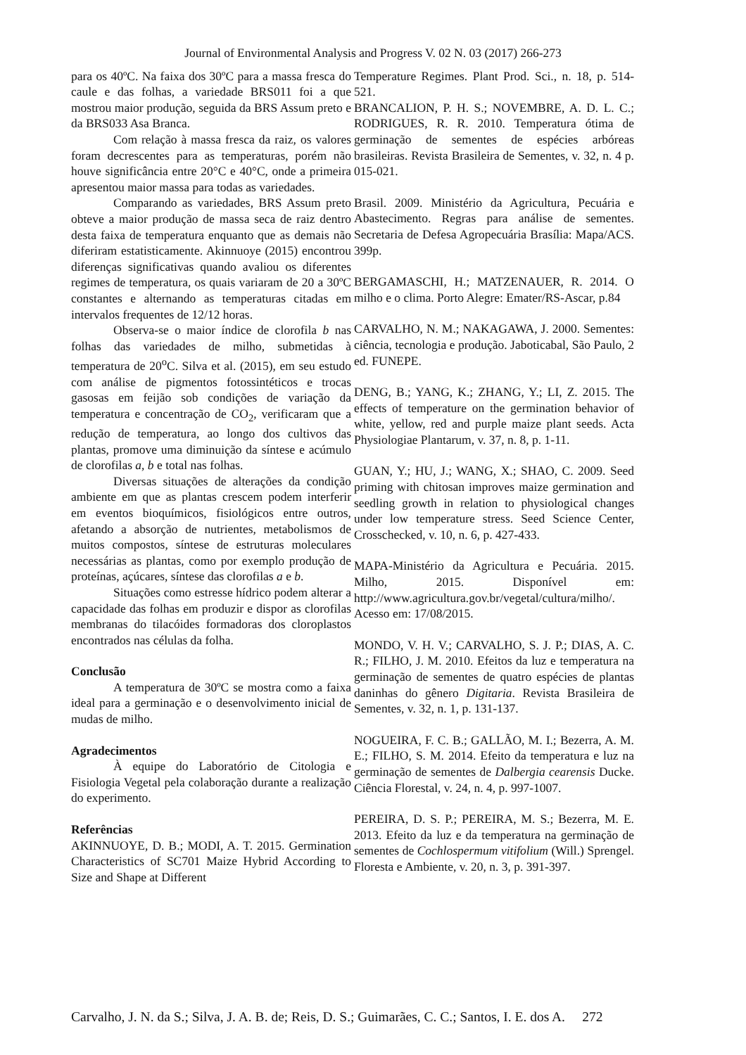Journal of Environmental Analysis and Progress V. 02 N. 03 (2017) 266-273
para os 40ºC. Na faixa dos 30ºC para a massa fresca do caule e das folhas, a variedade BRS011 foi a que mostrou maior produção, seguida da BRS Assum preto e da BRS033 Asa Branca.
Com relação à massa fresca da raiz, os valores foram decrescentes para as temperaturas, porém não houve significância entre 20°C e 40°C, onde a primeira apresentou maior massa para todas as variedades.
Comparando as variedades, BRS Assum preto obteve a maior produção de massa seca de raiz dentro desta faixa de temperatura enquanto que as demais não diferiram estatisticamente. Akinnuoye (2015) encontrou diferenças significativas quando avaliou os diferentes regimes de temperatura, os quais variaram de 20 a 30ºC constantes e alternando as temperaturas citadas em intervalos frequentes de 12/12 horas.
Observa-se o maior índice de clorofila b nas folhas das variedades de milho, submetidas à temperatura de 20<sup>o</sup>C. Silva et al. (2015), em seu estudo com análise de pigmentos fotossintéticos e trocas gasosas em feijão sob condições de variação da temperatura e concentração de CO<sub>2</sub>, verificaram que a redução de temperatura, ao longo dos cultivos das plantas, promove uma diminuição da síntese e acúmulo de clorofilas a, b e total nas folhas.
Diversas situações de alterações da condição ambiente em que as plantas crescem podem interferir em eventos bioquímicos, fisiológicos entre outros, afetando a absorção de nutrientes, metabolismos de muitos compostos, síntese de estruturas moleculares necessárias as plantas, como por exemplo produção de proteínas, açúcares, síntese das clorofilas a e b.
Situações como estresse hídrico podem alterar a capacidade das folhas em produzir e dispor as clorofilas membranas do tilacóides formadoras dos cloroplastos encontrados nas células da folha.
Conclusão
A temperatura de 30ºC se mostra como a faixa ideal para a germinação e o desenvolvimento inicial de mudas de milho.
Agradecimentos
À equipe do Laboratório de Citologia e Fisiologia Vegetal pela colaboração durante a realização do experimento.
Referências
AKINNUOYE, D. B.; MODI, A. T. 2015. Germination Characteristics of SC701 Maize Hybrid According to Size and Shape at Different
Temperature Regimes. Plant Prod. Sci., n. 18, p. 514-521.
BRANCALION, P. H. S.; NOVEMBRE, A. D. L. C.; RODRIGUES, R. R. 2010. Temperatura ótima de germinação de sementes de espécies arbóreas brasileiras. Revista Brasileira de Sementes, v. 32, n. 4 p. 015-021.
Brasil. 2009. Ministério da Agricultura, Pecuária e Abastecimento. Regras para análise de sementes. Secretaria de Defesa Agropecuária Brasília: Mapa/ACS. 399p.
BERGAMASCHI, H.; MATZENAUER, R. 2014. O milho e o clima. Porto Alegre: Emater/RS-Ascar, p.84
CARVALHO, N. M.; NAKAGAWA, J. 2000. Sementes: ciência, tecnologia e produção. Jaboticabal, São Paulo, 2 ed. FUNEPE.
DENG, B.; YANG, K.; ZHANG, Y.; LI, Z. 2015. The effects of temperature on the germination behavior of white, yellow, red and purple maize plant seeds. Acta Physiologiae Plantarum, v. 37, n. 8, p. 1-11.
GUAN, Y.; HU, J.; WANG, X.; SHAO, C. 2009. Seed priming with chitosan improves maize germination and seedling growth in relation to physiological changes under low temperature stress. Seed Science Center, Crosschecked, v. 10, n. 6, p. 427-433.
MAPA-Ministério da Agricultura e Pecuária. 2015. Milho, 2015. Disponível em: http://www.agricultura.gov.br/vegetal/cultura/milho/. Acesso em: 17/08/2015.
MONDO, V. H. V.; CARVALHO, S. J. P.; DIAS, A. C. R.; FILHO, J. M. 2010. Efeitos da luz e temperatura na germinação de sementes de quatro espécies de plantas daninhas do gênero Digitaria. Revista Brasileira de Sementes, v. 32, n. 1, p. 131-137.
NOGUEIRA, F. C. B.; GALLÃO, M. I.; Bezerra, A. M. E.; FILHO, S. M. 2014. Efeito da temperatura e luz na germinação de sementes de Dalbergia cearensis Ducke. Ciência Florestal, v. 24, n. 4, p. 997-1007.
PEREIRA, D. S. P.; PEREIRA, M. S.; Bezerra, M. E. 2013. Efeito da luz e da temperatura na germinação de sementes de Cochlospermum vitifolium (Will.) Sprengel. Floresta e Ambiente, v. 20, n. 3, p. 391-397.
Carvalho, J. N. da S.; Silva, J. A. B. de; Reis, D. S.; Guimarães, C. C.; Santos, I. E. dos A. 272